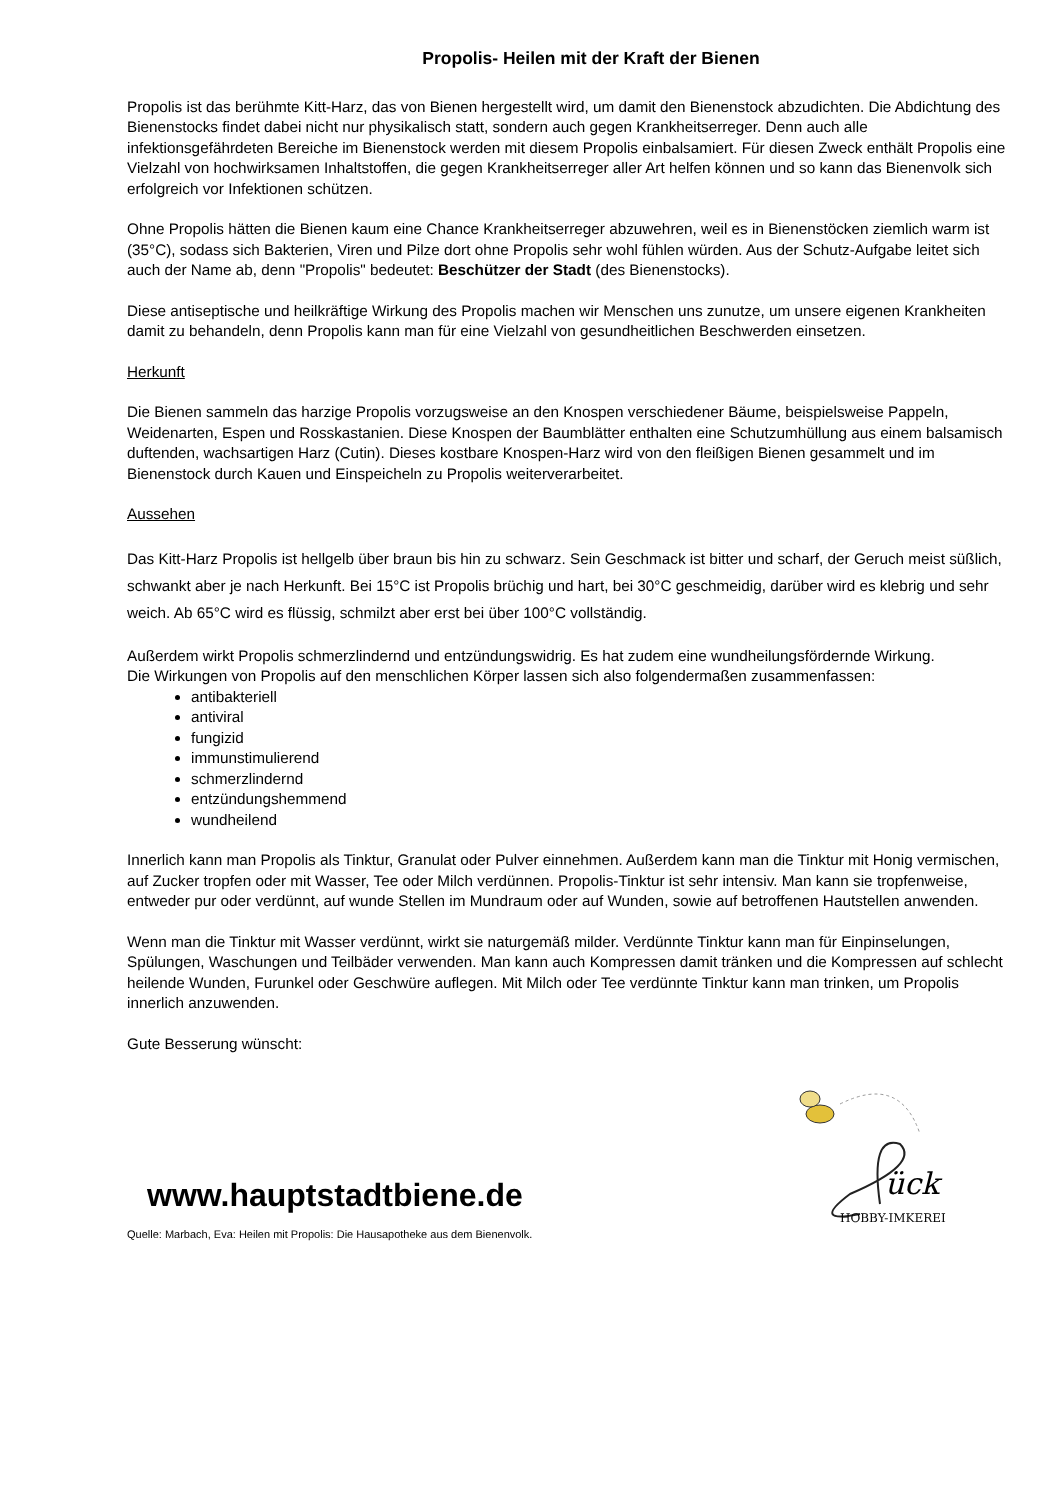Propolis- Heilen mit der Kraft der Bienen
Propolis ist das berühmte Kitt-Harz, das von Bienen hergestellt wird, um damit den Bienenstock abzudichten. Die Abdichtung des Bienenstocks findet dabei nicht nur physikalisch statt, sondern auch gegen Krankheitserreger. Denn auch alle infektionsgefährdeten Bereiche im Bienenstock werden mit diesem Propolis einbalsamiert. Für diesen Zweck enthält Propolis eine Vielzahl von hochwirksamen Inhaltstoffen, die gegen Krankheitserreger aller Art helfen können und so kann das Bienenvolk sich erfolgreich vor Infektionen schützen.
Ohne Propolis hätten die Bienen kaum eine Chance Krankheitserreger abzuwehren, weil es in Bienenstöcken ziemlich warm ist (35°C), sodass sich Bakterien, Viren und Pilze dort ohne Propolis sehr wohl fühlen würden. Aus der Schutz-Aufgabe leitet sich auch der Name ab, denn "Propolis" bedeutet: Beschützer der Stadt (des Bienenstocks).
Diese antiseptische und heilkräftige Wirkung des Propolis machen wir Menschen uns zunutze, um unsere eigenen Krankheiten damit zu behandeln, denn Propolis kann man für eine Vielzahl von gesundheitlichen Beschwerden einsetzen.
Herkunft
Die Bienen sammeln das harzige Propolis vorzugsweise an den Knospen verschiedener Bäume, beispielsweise Pappeln, Weidenarten, Espen und Rosskastanien. Diese Knospen der Baumblätter enthalten eine Schutzumhüllung aus einem balsamisch duftenden, wachsartigen Harz (Cutin). Dieses kostbare Knospen-Harz wird von den fleißigen Bienen gesammelt und im Bienenstock durch Kauen und Einspeicheln zu Propolis weiterverarbeitet.
Aussehen
Das Kitt-Harz Propolis ist hellgelb über braun bis hin zu schwarz. Sein Geschmack ist bitter und scharf, der Geruch meist süßlich, schwankt aber je nach Herkunft. Bei 15°C ist Propolis brüchig und hart, bei 30°C geschmeidig, darüber wird es klebrig und sehr weich. Ab 65°C wird es flüssig, schmilzt aber erst bei über 100°C vollständig.
Außerdem wirkt Propolis schmerzlindernd und entzündungswidrig. Es hat zudem eine wundheilungsfördernde Wirkung.
Die Wirkungen von Propolis auf den menschlichen Körper lassen sich also folgendermaßen zusammenfassen:
antibakteriell
antiviral
fungizid
immunstimulierend
schmerzlindernd
entzündungshemmend
wundheilend
Innerlich kann man Propolis als Tinktur, Granulat oder Pulver einnehmen. Außerdem kann man die Tinktur mit Honig vermischen, auf Zucker tropfen oder mit Wasser, Tee oder Milch verdünnen. Propolis-Tinktur ist sehr intensiv. Man kann sie tropfenweise, entweder pur oder verdünnt, auf wunde Stellen im Mundraum oder auf Wunden, sowie auf betroffenen Hautstellen anwenden.
Wenn man die Tinktur mit Wasser verdünnt, wirkt sie naturgemäß milder. Verdünnte Tinktur kann man für Einpinselungen, Spülungen, Waschungen und Teilbäder verwenden. Man kann auch Kompressen damit tränken und die Kompressen auf schlecht heilende Wunden, Furunkel oder Geschwüre auflegen. Mit Milch oder Tee verdünnte Tinktur kann man trinken, um Propolis innerlich anzuwenden.
Gute Besserung wünscht:
www.hauptstadtbiene.de
Quelle: Marbach, Eva: Heilen mit Propolis: Die Hausapotheke aus dem Bienenvolk.
ück
HOBBY-IMKEREI